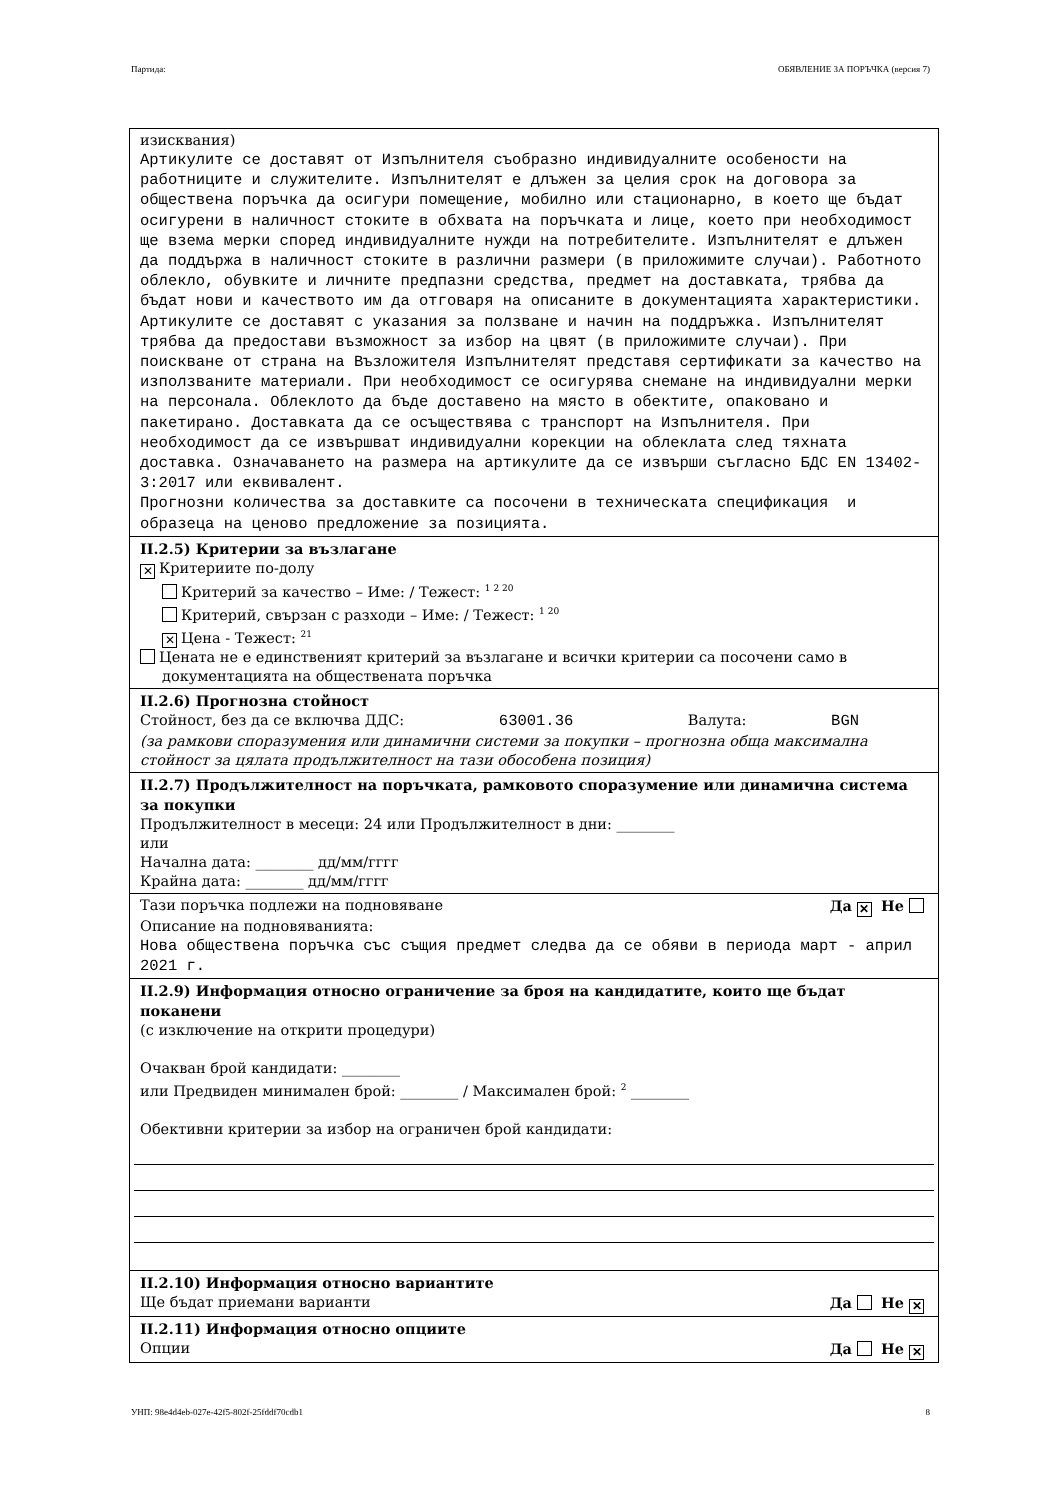Партида: ОБЯВЛЕНИЕ ЗА ПОРЪЧКА (версия 7)
изисквания)
Артикулите се доставят от Изпълнителя съобразно индивидуалните особености на работниците и служителите. Изпълнителят е длъжен за целия срок на договора за обществена поръчка да осигури помещение, мобилно или стационарно, в което ще бъдат осигурени в наличност стоките в обхвата на поръчката и лице, което при необходимост ще взема мерки според индивидуалните нужди на потребителите. Изпълнителят е длъжен да поддържа в наличност стоките в различни размери (в приложимите случаи). Работното облекло, обувките и личните предпазни средства, предмет на доставката, трябва да бъдат нови и качеството им да отговаря на описаните в документацията характеристики. Артикулите се доставят с указания за ползване и начин на поддръжка. Изпълнителят трябва да предостави възможност за избор на цвят (в приложимите случаи). При поискване от страна на Възложителя Изпълнителят представя сертификати за качество на използваните материали. При необходимост се осигурява снемане на индивидуални мерки на персонала. Облеклото да бъде доставено на място в обектите, опаковано и пакетирано. Доставката да се осъществява с транспорт на Изпълнителя. При необходимост да се извършват индивидуални корекции на облеклата след тяхната доставка. Означаването на размера на артикулите да се извърши съгласно БДС EN 13402-3:2017 или еквивалент. Прогнозни количества за доставките са посочени в техническата спецификация и образеца на ценово предложение за позицията.
II.2.5) Критерии за възлагане
✕ Критериите по-долу
Критерий за качество – Име: / Тежест: <sup>1 2 20</sup>
Критерий, свързан с разходи – Име: / Тежест: <sup>1 20</sup>
✕ Цена - Тежест: <sup>21</sup>
Цената не е единственият критерий за възлагане и всички критерии са посочени само в
документацията на обществената поръчка
II.2.6) Прогнозна стойност
Стойност, без да се включва ДДС: 63001.36 Валута: BGN
(за рамкови споразумения или динамични системи за покупки – прогнозна обща максимална стойност за цялата продължителност на тази обособена позиция)
II.2.7) Продължителност на поръчката, рамковото споразумение или динамична система за покупки
Продължителност в месеци: 24 или Продължителност в дни: ________
или
Начална дата: ________ дд/мм/гггг
Крайна дата: ________ дд/мм/гггг
Тази поръчка подлежи на подновяване Да ✕ Не
Описание на подновяванията:
Нова обществена поръчка със същия предмет следва да се обяви в периода март - април 2021 г.
II.2.9) Информация относно ограничение за броя на кандидатите, които ще бъдат поканени
(с изключение на открити процедури)
Очакван брой кандидати: ________
или Предвиден минимален брой: ________ / Максимален брой: <sup>2</sup> ________
Обективни критерии за избор на ограничен брой кандидати:
II.2.10) Информация относно вариантите
Ще бъдат приемани варианти Да Не ✕
II.2.11) Информация относно опциите
Опции Да Не ✕
УНП: 98e4d4eb-027e-42f5-802f-25fddf70cdb1 8